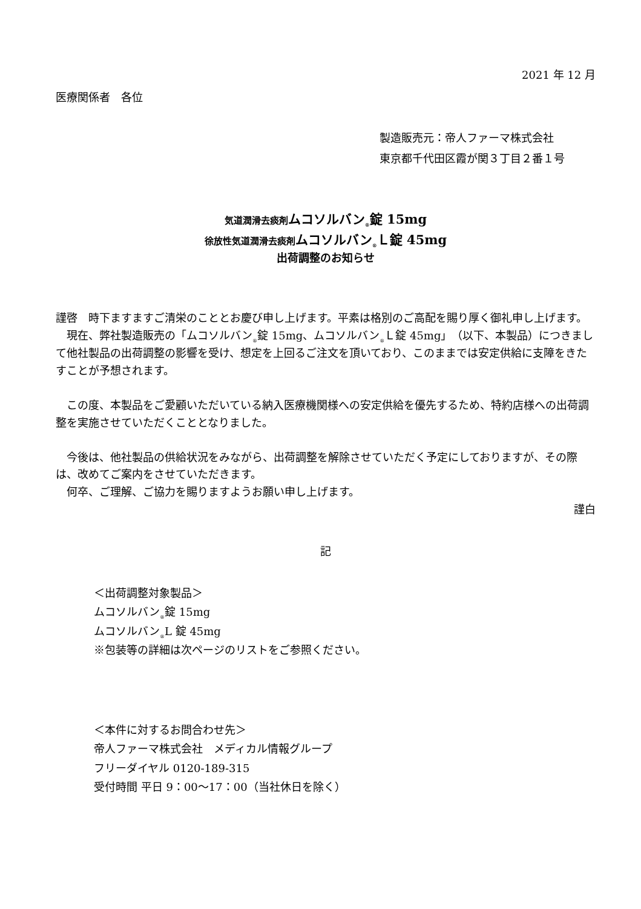2021 年 12 月
医療関係者　各位
製造販売元：帝人ファーマ株式会社
東京都千代田区霞が関３丁目２番１号
気道潤滑去痰剤 ムコソルバン<sub>®</sub>錠 15mg
徐放性気道潤滑去痰剤 ムコソルバン<sub>®</sub>Ｌ錠 45mg
出荷調整のお知らせ
謹啓　時下ますますご清栄のこととお慶び申し上げます。平素は格別のご高配を賜り厚く御礼申し上げます。
　現在、弊社製造販売の「ムコソルバン<sub>®</sub>錠 15mg、ムコソルバン<sub>®</sub>Ｌ錠 45mg」（以下、本製品）につきまして他社製品の出荷調整の影響を受け、想定を上回るご注文を頂いており、このままでは安定供給に支障をきたすことが予想されます。
　この度、本製品をご愛顧いただいている納入医療機関様への安定供給を優先するため、特約店様への出荷調整を実施させていただくこととなりました。
　今後は、他社製品の供給状況をみながら、出荷調整を解除させていただく予定にしておりますが、その際は、改めてご案内をさせていただきます。
　何卒、ご理解、ご協力を賜りますようお願い申し上げます。
謹白
記
＜出荷調整対象製品＞
ムコソルバン<sub>®</sub>錠 15mg
ムコソルバン<sub>®</sub>L 錠 45mg
※包装等の詳細は次ページのリストをご参照ください。
＜本件に対するお問合わせ先＞
帝人ファーマ株式会社　メディカル情報グループ
フリーダイヤル 0120-189-315
受付時間 平日 9：00～17：00（当社休日を除く）